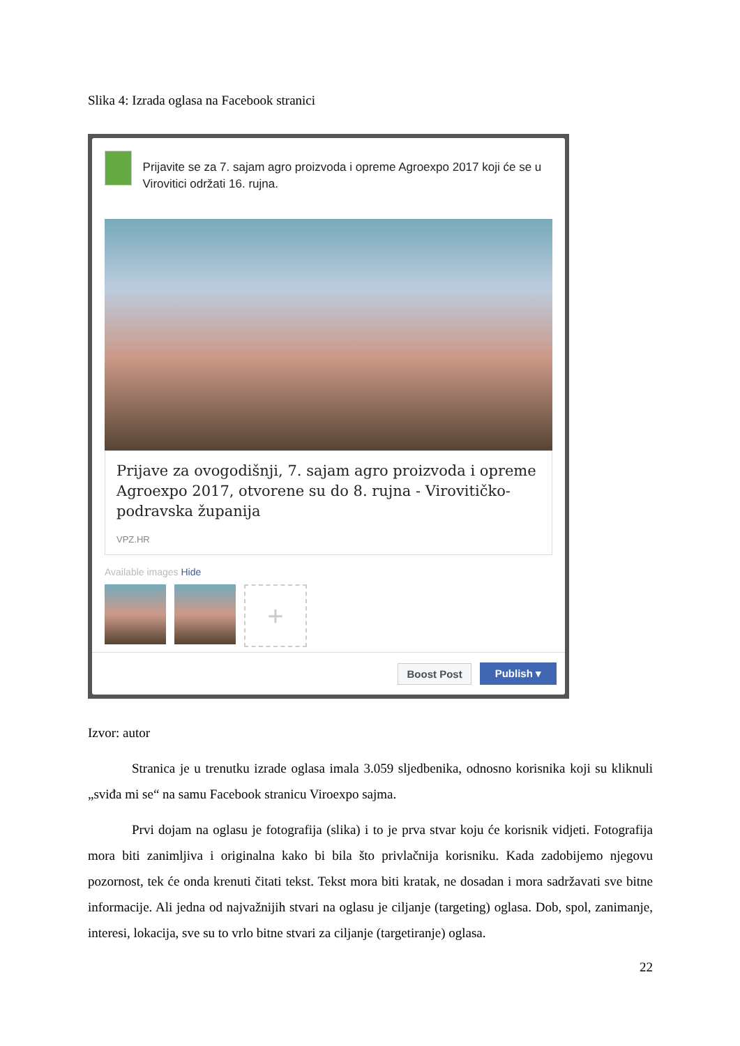Slika 4: Izrada oglasa na Facebook stranici
Prijavite se za 7. sajam agro proizvoda i opreme Agroexpo 2017 koji će se u Virovitici održati 16. rujna.
Prijave za ovogodišnji, 7. sajam agro proizvoda i opreme Agroexpo 2017, otvorene su do 8. rujna - Virovitičko-podravska županija
VPZ.HR
Available images Hide
+
Boost Post Publish ▾
Izvor: autor
Stranica je u trenutku izrade oglasa imala 3.059 sljedbenika, odnosno korisnika koji su kliknuli „sviđa mi se“ na samu Facebook stranicu Viroexpo sajma.
Prvi dojam na oglasu je fotografija (slika) i to je prva stvar koju će korisnik vidjeti. Fotografija mora biti zanimljiva i originalna kako bi bila što privlačnija korisniku. Kada zadobijemo njegovu pozornost, tek će onda krenuti čitati tekst. Tekst mora biti kratak, ne dosadan i mora sadržavati sve bitne informacije. Ali jedna od najvažnijih stvari na oglasu je ciljanje (targeting) oglasa. Dob, spol, zanimanje, interesi, lokacija, sve su to vrlo bitne stvari za ciljanje (targetiranje) oglasa.
22